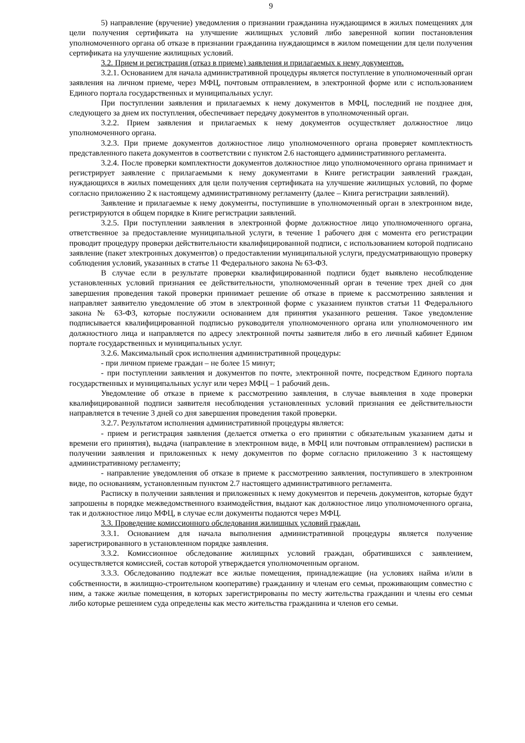9
5) направление (вручение) уведомления о признании гражданина нуждающимся в жилых помещениях для цели получения сертификата на улучшение жилищных условий либо заверенной копии постановления уполномоченного органа об отказе в признании гражданина нуждающимся в жилом помещении для цели получения сертификата на улучшение жилищных условий.
3.2. Прием и регистрация (отказ в приеме) заявления и прилагаемых к нему документов.
3.2.1. Основанием для начала административной процедуры является поступление в уполномоченный орган заявления на личном приеме, через МФЦ, почтовым отправлением, в электронной форме или с использованием Единого портала государственных и муниципальных услуг.
При поступлении заявления и прилагаемых к нему документов в МФЦ, последний не позднее дня, следующего за днем их поступления, обеспечивает передачу документов в уполномоченный орган.
3.2.2. Прием заявления и прилагаемых к нему документов осуществляет должностное лицо уполномоченного органа.
3.2.3. При приеме документов должностное лицо уполномоченного органа проверяет комплектность представленного пакета документов в соответствии с пунктом 2.6 настоящего административного регламента.
3.2.4. После проверки комплектности документов должностное лицо уполномоченного органа принимает и регистрирует заявление с прилагаемыми к нему документами в Книге регистрации заявлений граждан, нуждающихся в жилых помещениях для цели получения сертификата на улучшение жилищных условий, по форме согласно приложению 2 к настоящему административному регламенту (далее – Книга регистрации заявлений).
Заявление и прилагаемые к нему документы, поступившие в уполномоченный орган в электронном виде, регистрируются в общем порядке в Книге регистрации заявлений.
3.2.5. При поступлении заявления в электронной форме должностное лицо уполномоченного органа, ответственное за предоставление муниципальной услуги, в течение 1 рабочего дня с момента его регистрации проводит процедуру проверки действительности квалифицированной подписи, с использованием которой подписано заявление (пакет электронных документов) о предоставлении муниципальной услуги, предусматривающую проверку соблюдения условий, указанных в статье 11 Федерального закона № 63-ФЗ.
В случае если в результате проверки квалифицированной подписи будет выявлено несоблюдение установленных условий признания ее действительности, уполномоченный орган в течение трех дней со дня завершения проведения такой проверки принимает решение об отказе в приеме к рассмотрению заявления и направляет заявителю уведомление об этом в электронной форме с указанием пунктов статьи 11 Федерального закона № 63-ФЗ, которые послужили основанием для принятия указанного решения. Такое уведомление подписывается квалифицированной подписью руководителя уполномоченного органа или уполномоченного им должностного лица и направляется по адресу электронной почты заявителя либо в его личный кабинет Едином портале государственных и муниципальных услуг.
3.2.6. Максимальный срок исполнения административной процедуры:
- при личном приеме граждан – не более 15 минут;
- при поступлении заявления и документов по почте, электронной почте, посредством Единого портала государственных и муниципальных услуг или через МФЦ – 1 рабочий день.
Уведомление об отказе в приеме к рассмотрению заявления, в случае выявления в ходе проверки квалифицированной подписи заявителя несоблюдения установленных условий признания ее действительности направляется в течение 3 дней со дня завершения проведения такой проверки.
3.2.7. Результатом исполнения административной процедуры является:
- прием и регистрация заявления (делается отметка о его принятии с обязательным указанием даты и времени его принятия), выдача (направление в электронном виде, в МФЦ или почтовым отправлением) расписки в получении заявления и приложенных к нему документов по форме согласно приложению 3 к настоящему административному регламенту;
- направление уведомления об отказе в приеме к рассмотрению заявления, поступившего в электронном виде, по основаниям, установленным пунктом 2.7 настоящего административного регламента.
Расписку в получении заявления и приложенных к нему документов и перечень документов, которые будут запрошены в порядке межведомственного взаимодействия, выдают как должностное лицо уполномоченного органа, так и должностное лицо МФЦ, в случае если документы подаются через МФЦ.
3.3. Проведение комиссионного обследования жилищных условий граждан.
3.3.1. Основанием для начала выполнения административной процедуры является получение зарегистрированного в установленном порядке заявления.
3.3.2. Комиссионное обследование жилищных условий граждан, обратившихся с заявлением, осуществляется комиссией, состав которой утверждается уполномоченным органом.
3.3.3. Обследованию подлежат все жилые помещения, принадлежащие (на условиях найма и/или в собственности, в жилищно-строительном кооперативе) гражданину и членам его семьи, проживающим совместно с ним, а также жилые помещения, в которых зарегистрированы по месту жительства гражданин и члены его семьи либо которые решением суда определены как место жительства гражданина и членов его семьи.